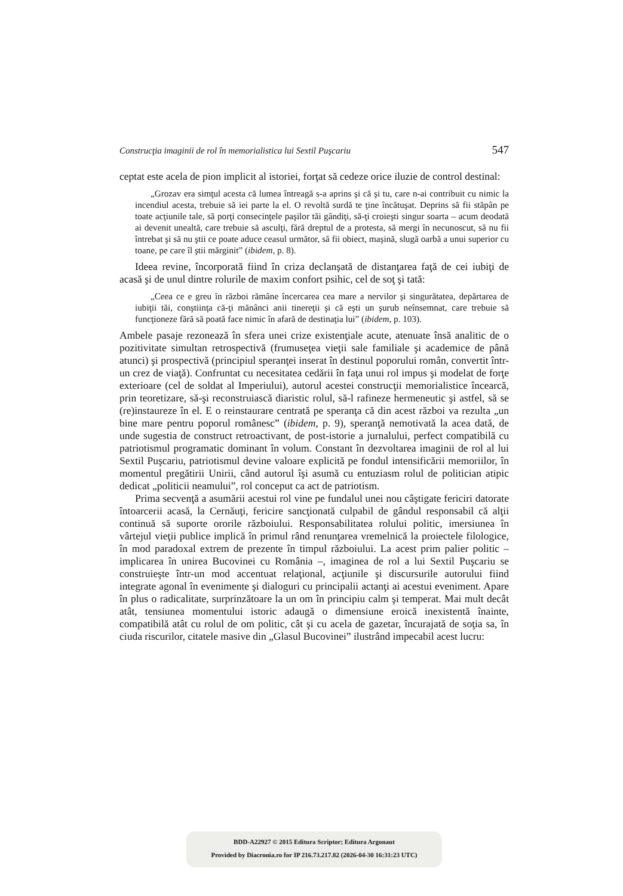Construcţia imaginii de rol în memorialistica lui Sextil Puşcariu 547
ceptat este acela de pion implicit al istoriei, forţat să cedeze orice iluzie de control destinal:
„Grozav era simţul acesta că lumea întreagă s-a aprins şi că şi tu, care n-ai contribuit cu nimic la incendiul acesta, trebuie să iei parte la el. O revoltă surdă te ţine încătuşat. Deprins să fii stăpân pe toate acţiunile tale, să porţi consecinţele paşilor tăi gândiţi, să-ţi croieşti singur soarta – acum deodată ai devenit unealtă, care trebuie să asculţi, fără dreptul de a protesta, să mergi în necunoscut, să nu fii întrebat şi să nu ştii ce poate aduce ceasul următor, să fii obiect, maşină, slugă oarbă a unui superior cu toane, pe care îl ştii mărginit” (ibidem, p. 8).
Ideea revine, încorporată fiind în criza declanşată de distanţarea faţă de cei iubiţi de acasă şi de unul dintre rolurile de maxim confort psihic, cel de soţ şi tată:
„Ceea ce e greu în război rămâne încercarea cea mare a nervilor şi singurătatea, depărtarea de iubiţii tăi, conştiinţa că-ţi mănânci anii tinereţii şi că eşti un şurub neînsemnat, care trebuie să funcţioneze fără să poată face nimic în afară de destinaţia lui” (ibidem, p. 103).
Ambele pasaje rezonează în sfera unei crize existenţiale acute, atenuate însă analitic de o pozitivitate simultan retrospectivă (frumuseţea vieţii sale familiale şi academice de până atunci) şi prospectivă (principiul speranţei inserat în destinul poporului român, convertit într-un crez de viaţă). Confruntat cu necesitatea cedării în faţa unui rol impus şi modelat de forţe exterioare (cel de soldat al Imperiului), autorul acestei construcţii memorialistice încearcă, prin teoretizare, să-şi reconstruiască diaristic rolul, să-l rafineze hermeneutic şi astfel, să se (re)instaureze în el. E o reinstaurare centrată pe speranţa că din acest război va rezulta „un bine mare pentru poporul românesc” (ibidem, p. 9), speranţă nemotivată la acea dată, de unde sugestia de construct retroactivant, de post-istorie a jurnalului, perfect compatibilă cu patriotismul programatic dominant în volum. Constant în dezvoltarea imaginii de rol al lui Sextil Puşcariu, patriotismul devine valoare explicită pe fondul intensificării memoriilor, în momentul pregătirii Unirii, când autorul îşi asumă cu entuziasm rolul de politician atipic dedicat „politicii neamului”, rol conceput ca act de patriotism.
Prima secvenţă a asumării acestui rol vine pe fundalul unei nou câştigate fericiri datorate întoarcerii acasă, la Cernăuţi, fericire sancţionată culpabil de gândul responsabil că alţii continuă să suporte ororile războiului. Responsabilitatea rolului politic, imersiunea în vârtejul vieţii publice implică în primul rând renunţarea vremelnică la proiectele filologice, în mod paradoxal extrem de prezente în timpul războiului. La acest prim palier politic – implicarea în unirea Bucovinei cu România –, imaginea de rol a lui Sextil Puşcariu se construieşte într-un mod accentuat relaţional, acţiunile şi discursurile autorului fiind integrate agonal în evenimente şi dialoguri cu principalii actanţi ai acestui eveniment. Apare în plus o radicalitate, surprinzătoare la un om în principiu calm şi temperat. Mai mult decât atât, tensiunea momentului istoric adaugă o dimensiune eroică inexistentă înainte, compatibilă atât cu rolul de om politic, cât şi cu acela de gazetar, încurajată de soţia sa, în ciuda riscurilor, citatele masive din „Glasul Bucovinei” ilustrând impecabil acest lucru:
BDD-A22927 © 2015 Editura Scriptor; Editura Argonaut
Provided by Diacronia.ro for IP 216.73.217.82 (2026-04-30 16:31:23 UTC)